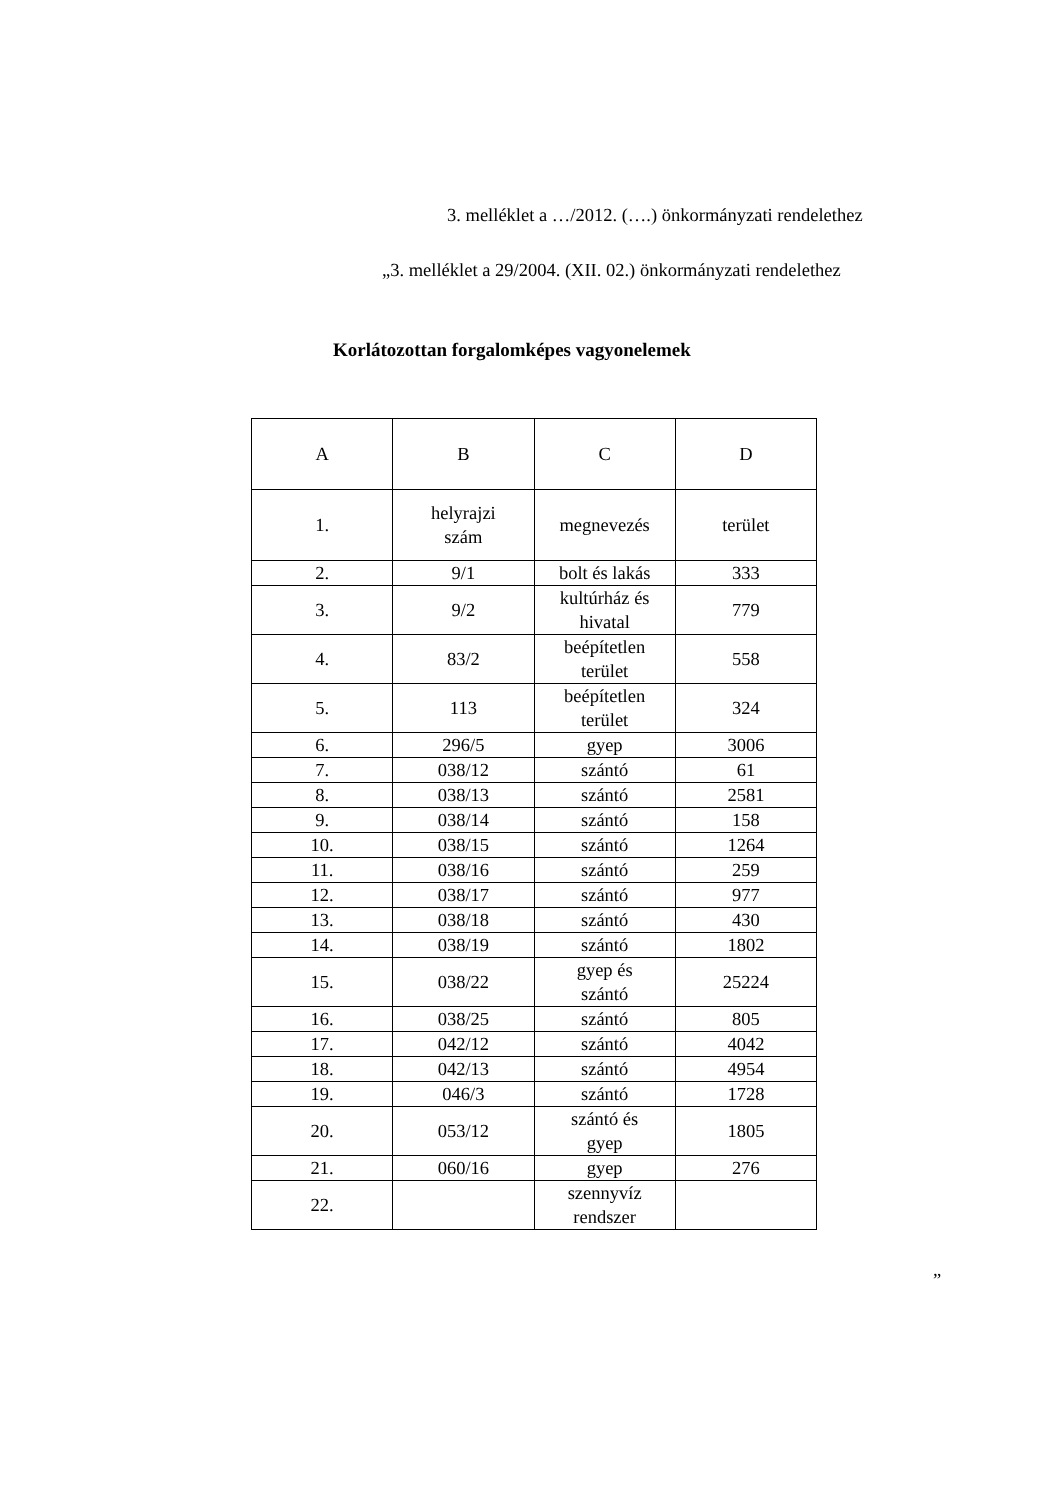3. melléklet a …/2012. (….) önkormányzati rendelethez
„3. melléklet a 29/2004. (XII. 02.) önkormányzati rendelethez
Korlátozottan forgalomképes vagyonelemek
| A | B | C | D |
| 1. | helyrajzi szám | megnevezés | terület |
| 2. | 9/1 | bolt és lakás | 333 |
| 3. | 9/2 | kultúrház és hivatal | 779 |
| 4. | 83/2 | beépítetlen terület | 558 |
| 5. | 113 | beépítetlen terület | 324 |
| 6. | 296/5 | gyep | 3006 |
| 7. | 038/12 | szántó | 61 |
| 8. | 038/13 | szántó | 2581 |
| 9. | 038/14 | szántó | 158 |
| 10. | 038/15 | szántó | 1264 |
| 11. | 038/16 | szántó | 259 |
| 12. | 038/17 | szántó | 977 |
| 13. | 038/18 | szántó | 430 |
| 14. | 038/19 | szántó | 1802 |
| 15. | 038/22 | gyep és szántó | 25224 |
| 16. | 038/25 | szántó | 805 |
| 17. | 042/12 | szántó | 4042 |
| 18. | 042/13 | szántó | 4954 |
| 19. | 046/3 | szántó | 1728 |
| 20. | 053/12 | szántó és gyep | 1805 |
| 21. | 060/16 | gyep | 276 |
| 22. | | szennyvíz rendszer | |
”